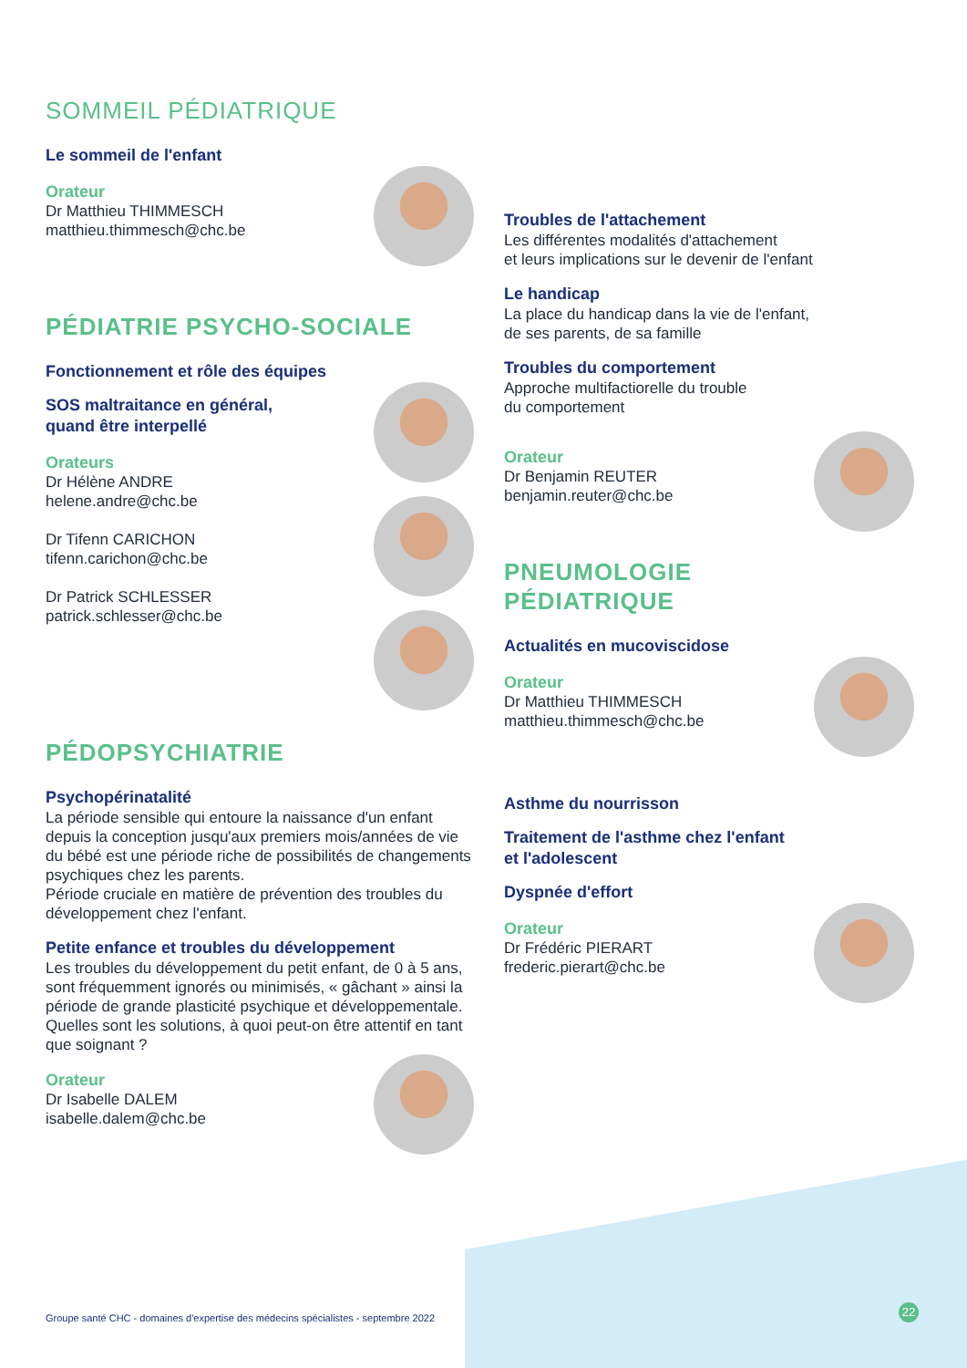SOMMEIL PÉDIATRIQUE
Le sommeil de l'enfant
Orateur
Dr Matthieu THIMMESCH
matthieu.thimmesch@chc.be
PÉDIATRIE PSYCHO-SOCIALE
Fonctionnement et rôle des équipes
SOS maltraitance en général,
quand être interpellé
Orateurs
Dr Hélène ANDRE
helene.andre@chc.be
Dr Tifenn CARICHON
tifenn.carichon@chc.be
Dr Patrick SCHLESSER
patrick.schlesser@chc.be
PÉDOPSYCHIATRIE
Psychopérinatalité
La période sensible qui entoure la naissance d'un enfant depuis la conception jusqu'aux premiers mois/années de vie du bébé est une période riche de possibilités de changements psychiques chez les parents.
Période cruciale en matière de prévention des troubles du développement chez l'enfant.
Petite enfance et troubles du développement
Les troubles du développement du petit enfant, de 0 à 5 ans, sont fréquemment ignorés ou minimisés, « gâchant » ainsi la période de grande plasticité psychique et développementale.
Quelles sont les solutions, à quoi peut-on être attentif en tant que soignant ?
Orateur
Dr Isabelle DALEM
isabelle.dalem@chc.be
Troubles de l'attachement
Les différentes modalités d'attachement
et leurs implications sur le devenir de l'enfant
Le handicap
La place du handicap dans la vie de l'enfant,
de ses parents, de sa famille
Troubles du comportement
Approche multifactiorelle du trouble
du comportement
Orateur
Dr Benjamin REUTER
benjamin.reuter@chc.be
PNEUMOLOGIE
PÉDIATRIQUE
Actualités en mucoviscidose
Orateur
Dr Matthieu THIMMESCH
matthieu.thimmesch@chc.be
Asthme du nourrisson
Traitement de l'asthme chez l'enfant
et l'adolescent
Dyspnée d'effort
Orateur
Dr Frédéric PIERART
frederic.pierart@chc.be
Groupe santé CHC - domaines d'expertise des médecins spécialistes - septembre 2022
22